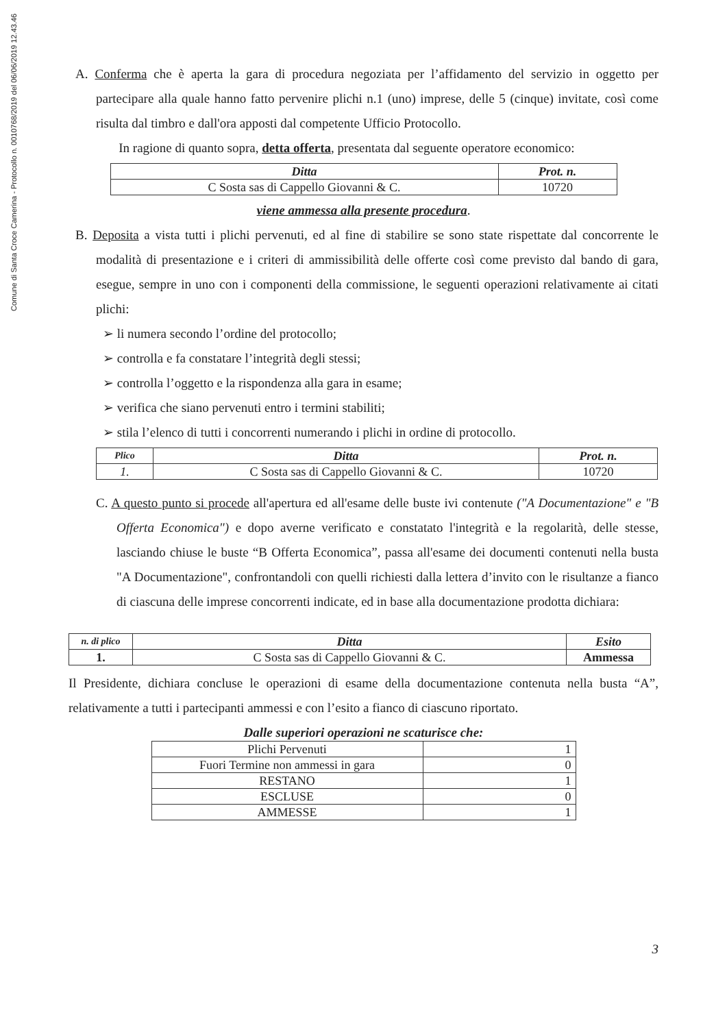Comune di Santa Croce Camerina - Protocollo n. 0010768/2019 del 06/06/2019 12.43.46
A. Conferma che è aperta la gara di procedura negoziata per l’affidamento del servizio in oggetto per partecipare alla quale hanno fatto pervenire plichi n.1 (uno) imprese, delle 5 (cinque) invitate, così come risulta dal timbro e dall'ora apposti dal competente Ufficio Protocollo.
In ragione di quanto sopra, detta offerta, presentata dal seguente operatore economico:
| Ditta | Prot. n. |
| --- | --- |
| C Sosta sas di Cappello Giovanni & C. | 10720 |
viene ammessa alla presente procedura.
B. Deposita a vista tutti i plichi pervenuti, ed al fine di stabilire se sono state rispettate dal concorrente le modalità di presentazione e i criteri di ammissibilità delle offerte così come previsto dal bando di gara, esegue, sempre in uno con i componenti della commissione, le seguenti operazioni relativamente ai citati plichi:
➢ li numera secondo l’ordine del protocollo;
➢ controlla e fa constatare l’integrità degli stessi;
➢ controlla l’oggetto e la rispondenza alla gara in esame;
➢ verifica che siano pervenuti entro i termini stabiliti;
➢ stila l’elenco di tutti i concorrenti numerando i plichi in ordine di protocollo.
| Plico | Ditta | Prot. n. |
| --- | --- | --- |
| 1. | C Sosta sas di Cappello Giovanni & C. | 10720 |
C. A questo punto si procede all'apertura ed all'esame delle buste ivi contenute ("A Documentazione" e "B Offerta Economica") e dopo averne verificato e constatato l'integrità e la regolarità, delle stesse, lasciando chiuse le buste “B Offerta Economica”, passa all'esame dei documenti contenuti nella busta "A Documentazione", confrontandoli con quelli richiesti dalla lettera d’invito con le risultanze a fianco di ciascuna delle imprese concorrenti indicate, ed in base alla documentazione prodotta dichiara:
| n. di plico | Ditta | Esito |
| --- | --- | --- |
| 1. | C Sosta sas di Cappello Giovanni & C. | Ammessa |
Il Presidente, dichiara concluse le operazioni di esame della documentazione contenuta nella busta “A”, relativamente a tutti i partecipanti ammessi e con l’esito a fianco di ciascuno riportato.
Dalle superiori operazioni ne scaturisce che:
| Plichi Pervenuti | 1 |
| Fuori Termine non ammessi in gara | 0 |
| RESTANO | 1 |
| ESCLUSE | 0 |
| AMMESSE | 1 |
3